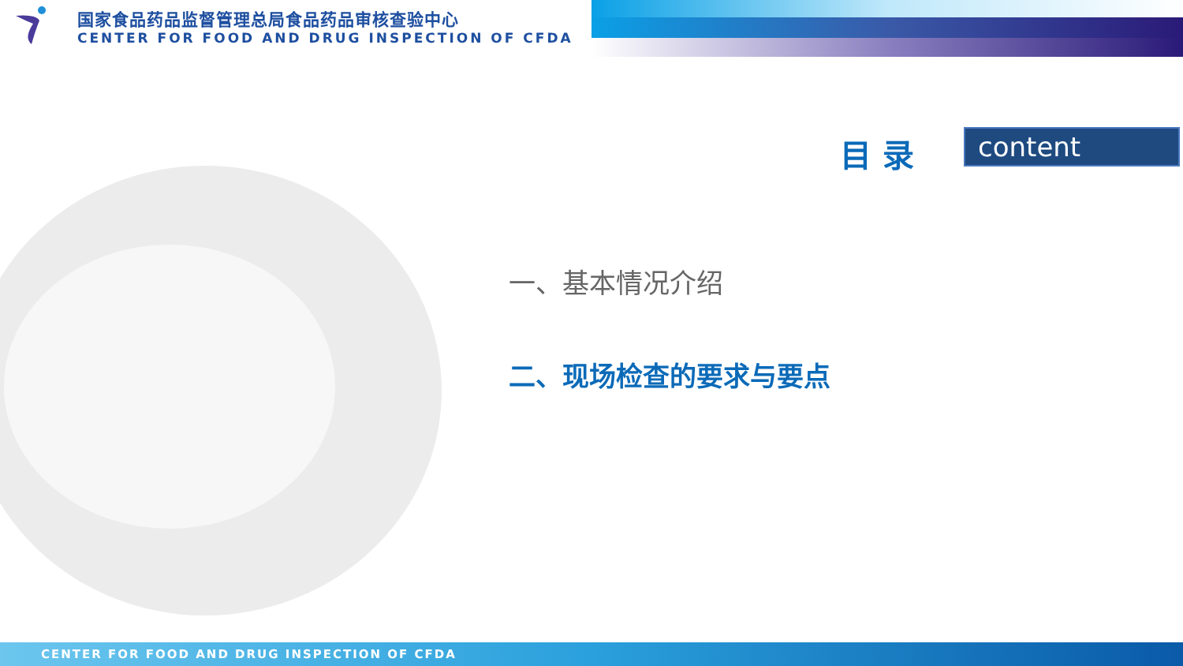国家食品药品监督管理总局食品药品审核查验中心
CENTER FOR FOOD AND DRUG INSPECTION OF CFDA
目 录 content
一、基本情况介绍
二、现场检查的要求与要点
CENTER FOR FOOD AND DRUG INSPECTION OF CFDA